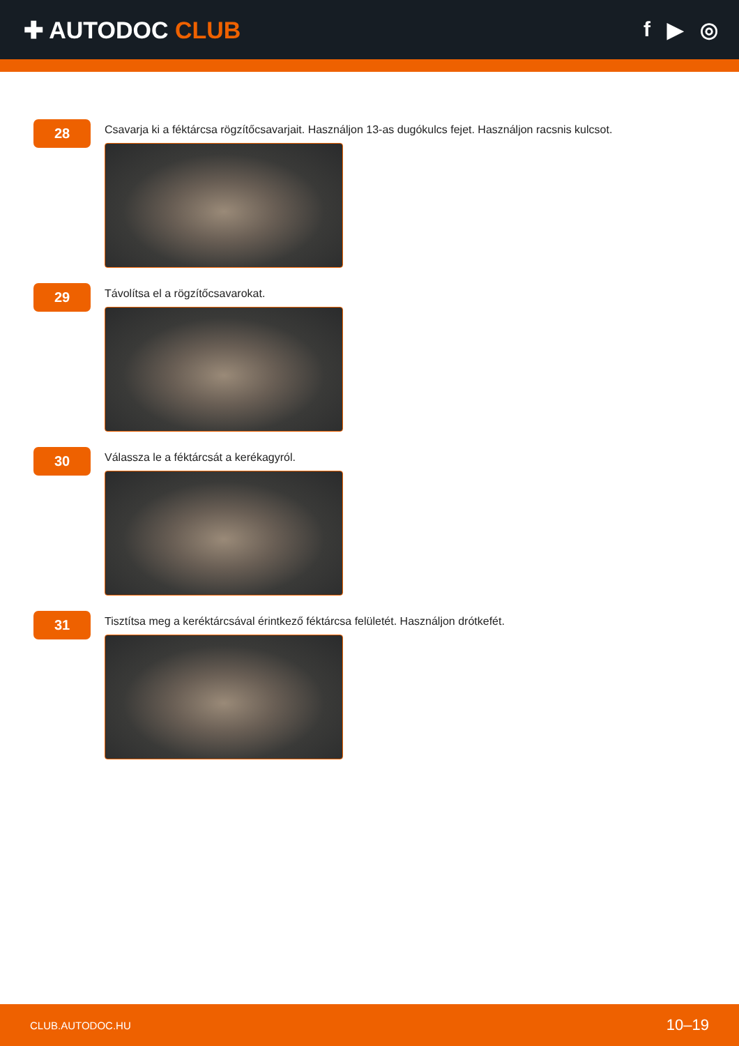✚ AUTODOC CLUB f ▶ ◎
28
Csavarja ki a féktárcsa rögzítőcsavarjait. Használjon 13-as dugókulcs fejet. Használjon racsnis kulcsot.
29
Távolítsa el a rögzítőcsavarokat.
30
Válassza le a féktárcsát a kerékagyról.
31
Tisztítsa meg a keréktárcsával érintkező féktárcsa felületét. Használjon drótkefét.
CLUB.AUTODOC.HU 10–19